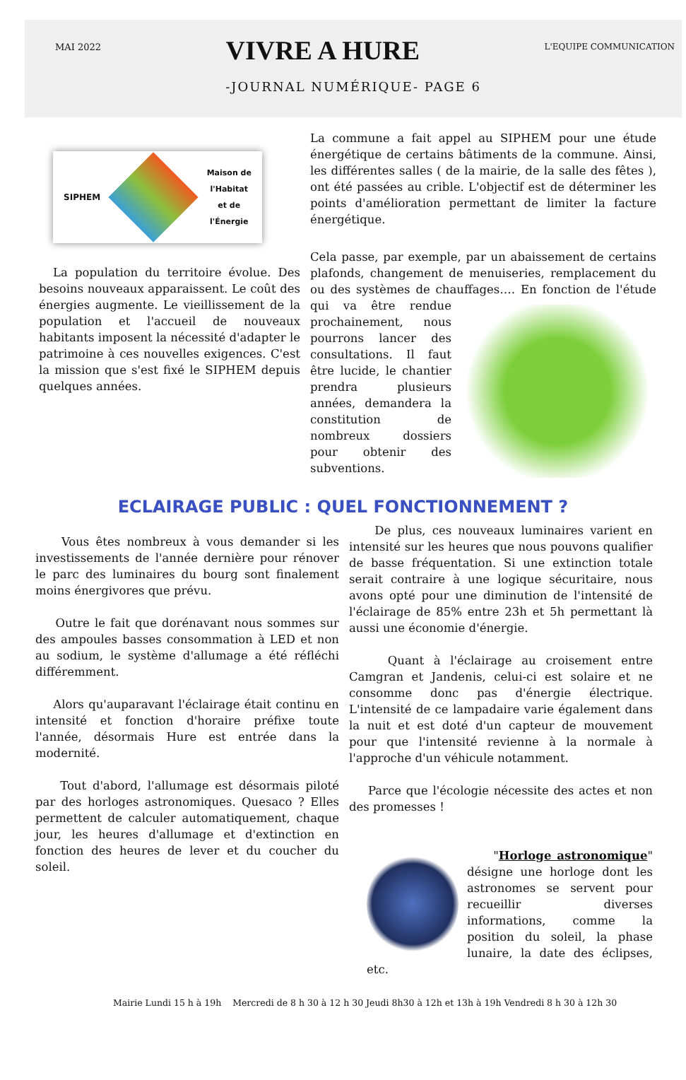MAI 2022
VIVRE A HURE
L'EQUIPE COMMUNICATION
-JOURNAL NUMÉRIQUE- PAGE 6
SIPHEM Maison de
l'Habitat
et de
l'Énergie
La population du territoire évolue. Des besoins nouveaux apparaissent. Le coût des énergies augmente. Le vieillissement de la population et l'accueil de nouveaux habitants imposent la nécessité d'adapter le patrimoine à ces nouvelles exigences. C'est la mission que s'est fixé le SIPHEM depuis quelques années.
La commune a fait appel au SIPHEM pour une étude énergétique de certains bâtiments de la commune. Ainsi, les différentes salles ( de la mairie, de la salle des fêtes ), ont été passées au crible. L'objectif est de déterminer les points d'amélioration permettant de limiter la facture énergétique.
Cela passe, par exemple, par un abaissement de certains plafonds, changement de menuiseries, remplacement du ou des systèmes de chauffages…. En fonction de l'étude qui va être rendue prochainement, nous pourrons lancer des consultations. Il faut être lucide, le chantier prendra plusieurs années, demandera la constitution de nombreux dossiers pour obtenir des subventions.
ECLAIRAGE PUBLIC : QUEL FONCTIONNEMENT ?
Vous êtes nombreux à vous demander si les investissements de l'année dernière pour rénover le parc des luminaires du bourg sont finalement moins énergivores que prévu.
Outre le fait que dorénavant nous sommes sur des ampoules basses consommation à LED et non au sodium, le système d'allumage a été réfléchi différemment.
Alors qu'auparavant l'éclairage était continu en intensité et fonction d'horaire préfixe toute l'année, désormais Hure est entrée dans la modernité.
Tout d'abord, l'allumage est désormais piloté par des horloges astronomiques. Quesaco ? Elles permettent de calculer automatiquement, chaque jour, les heures d'allumage et d'extinction en fonction des heures de lever et du coucher du soleil.
De plus, ces nouveaux luminaires varient en intensité sur les heures que nous pouvons qualifier de basse fréquentation. Si une extinction totale serait contraire à une logique sécuritaire, nous avons opté pour une diminution de l'intensité de l'éclairage de 85% entre 23h et 5h permettant là aussi une économie d'énergie.
Quant à l'éclairage au croisement entre Camgran et Jandenis, celui-ci est solaire et ne consomme donc pas d'énergie électrique. L'intensité de ce lampadaire varie également dans la nuit et est doté d'un capteur de mouvement pour que l'intensité revienne à la normale à l'approche d'un véhicule notamment.
Parce que l'écologie nécessite des actes et non des promesses !
"Horloge astronomique" désigne une horloge dont les astronomes se servent pour recueillir diverses informations, comme la position du soleil, la phase lunaire, la date des éclipses, etc.
Mairie Lundi 15 h à 19h Mercredi de 8 h 30 à 12 h 30 Jeudi 8h30 à 12h et 13h à 19h Vendredi 8 h 30 à 12h 30